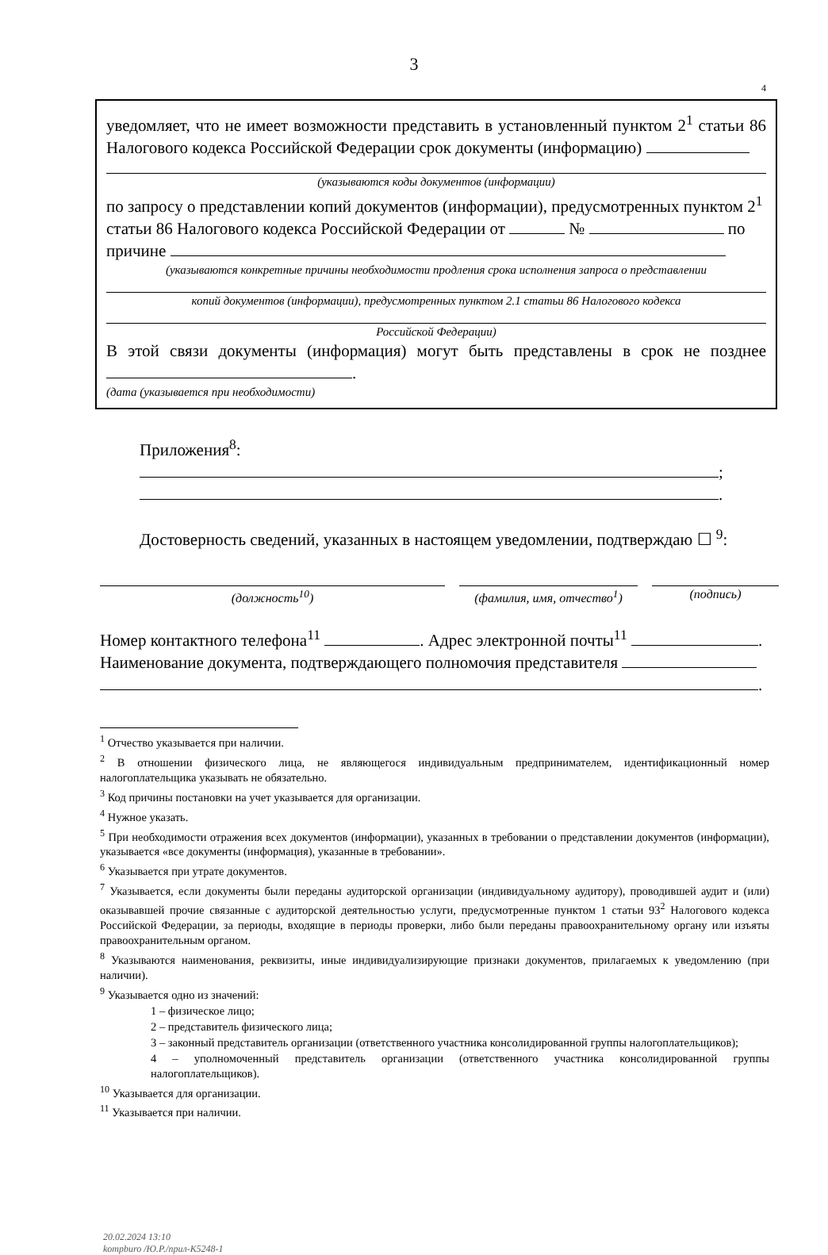3
4
уведомляет, что не имеет возможности представить в установленный пунктом 2<sup>1</sup> статьи 86 Налогового кодекса Российской Федерации срок документы (информацию)
(указываются коды документов (информации)
по запросу о представлении копий документов (информации), предусмотренных пунктом 2<sup>1</sup> статьи 86 Налогового кодекса Российской Федерации от № по причине
(указываются конкретные причины необходимости продления срока исполнения запроса о представлении
копий документов (информации), предусмотренных пунктом 2.1 статьи 86 Налогового кодекса
Российской Федерации)
В этой связи документы (информация) могут быть представлены в срок не позднее .
(дата (указывается при необходимости)
Приложения<sup>8</sup>:
;
.
Достоверность сведений, указанных в настоящем уведомлении, подтверждаю ☐ <sup>9</sup>:
(должность<sup>10</sup>) (фамилия, имя, отчество<sup>1</sup>) (подпись)
Номер контактного телефона<sup>11</sup> . Адрес электронной почты<sup>11</sup> .
Наименование документа, подтверждающего полномочия представителя
.
<sup>1</sup> Отчество указывается при наличии.
<sup>2</sup> В отношении физического лица, не являющегося индивидуальным предпринимателем, идентификационный номер налогоплательщика указывать не обязательно.
<sup>3</sup> Код причины постановки на учет указывается для организации.
<sup>4</sup> Нужное указать.
<sup>5</sup> При необходимости отражения всех документов (информации), указанных в требовании о представлении документов (информации), указывается «все документы (информация), указанные в требовании».
<sup>6</sup> Указывается при утрате документов.
<sup>7</sup> Указывается, если документы были переданы аудиторской организации (индивидуальному аудитору), проводившей аудит и (или) оказывавшей прочие связанные с аудиторской деятельностью услуги, предусмотренные пунктом 1 статьи 93<sup>2</sup> Налогового кодекса Российской Федерации, за периоды, входящие в периоды проверки, либо были переданы правоохранительному органу или изъяты правоохранительным органом.
<sup>8</sup> Указываются наименования, реквизиты, иные индивидуализирующие признаки документов, прилагаемых к уведомлению (при наличии).
<sup>9</sup> Указывается одно из значений:
1 – физическое лицо;
2 – представитель физического лица;
3 – законный представитель организации (ответственного участника консолидированной группы налогоплательщиков);
4 – уполномоченный представитель организации (ответственного участника консолидированной группы налогоплательщиков).
<sup>10</sup> Указывается для организации.
<sup>11</sup> Указывается при наличии.
20.02.2024 13:10
kompburo /Ю.Р./прил-К5248-1